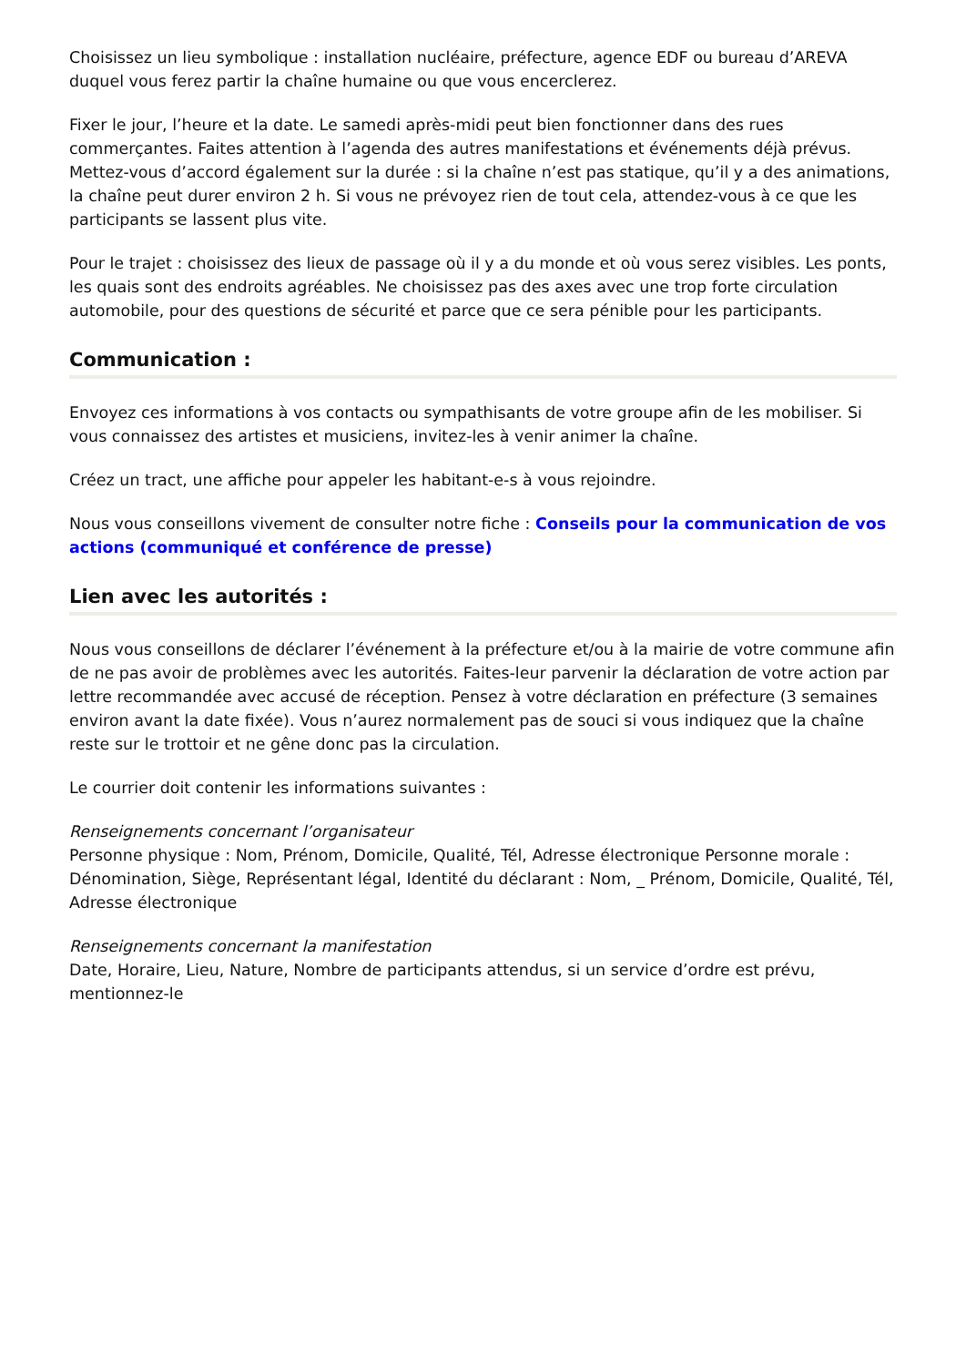Choisissez un lieu symbolique : installation nucléaire, préfecture, agence EDF ou bureau d’AREVA duquel vous ferez partir la chaîne humaine ou que vous encerclerez.
Fixer le jour, l’heure et la date. Le samedi après-midi peut bien fonctionner dans des rues commerçantes. Faites attention à l’agenda des autres manifestations et événements déjà prévus. Mettez-vous d’accord également sur la durée : si la chaîne n’est pas statique, qu’il y a des animations, la chaîne peut durer environ 2 h. Si vous ne prévoyez rien de tout cela, attendez-vous à ce que les participants se lassent plus vite.
Pour le trajet : choisissez des lieux de passage où il y a du monde et où vous serez visibles. Les ponts, les quais sont des endroits agréables. Ne choisissez pas des axes avec une trop forte circulation automobile, pour des questions de sécurité et parce que ce sera pénible pour les participants.
Communication :
Envoyez ces informations à vos contacts ou sympathisants de votre groupe afin de les mobiliser. Si vous connaissez des artistes et musiciens, invitez-les à venir animer la chaîne.
Créez un tract, une affiche pour appeler les habitant-e-s à vous rejoindre.
Nous vous conseillons vivement de consulter notre fiche : Conseils pour la communication de vos actions (communiqué et conférence de presse)
Lien avec les autorités :
Nous vous conseillons de déclarer l’événement à la préfecture et/ou à la mairie de votre commune afin de ne pas avoir de problèmes avec les autorités. Faites-leur parvenir la déclaration de votre action par lettre recommandée avec accusé de réception. Pensez à votre déclaration en préfecture (3 semaines environ avant la date fixée). Vous n’aurez normalement pas de souci si vous indiquez que la chaîne reste sur le trottoir et ne gêne donc pas la circulation.
Le courrier doit contenir les informations suivantes :
Renseignements concernant l’organisateur
Personne physique : Nom, Prénom, Domicile, Qualité, Tél, Adresse électronique Personne morale : Dénomination, Siège, Représentant légal, Identité du déclarant : Nom, _ Prénom, Domicile, Qualité, Tél, Adresse électronique
Renseignements concernant la manifestation
Date, Horaire, Lieu, Nature, Nombre de participants attendus, si un service d’ordre est prévu, mentionnez-le